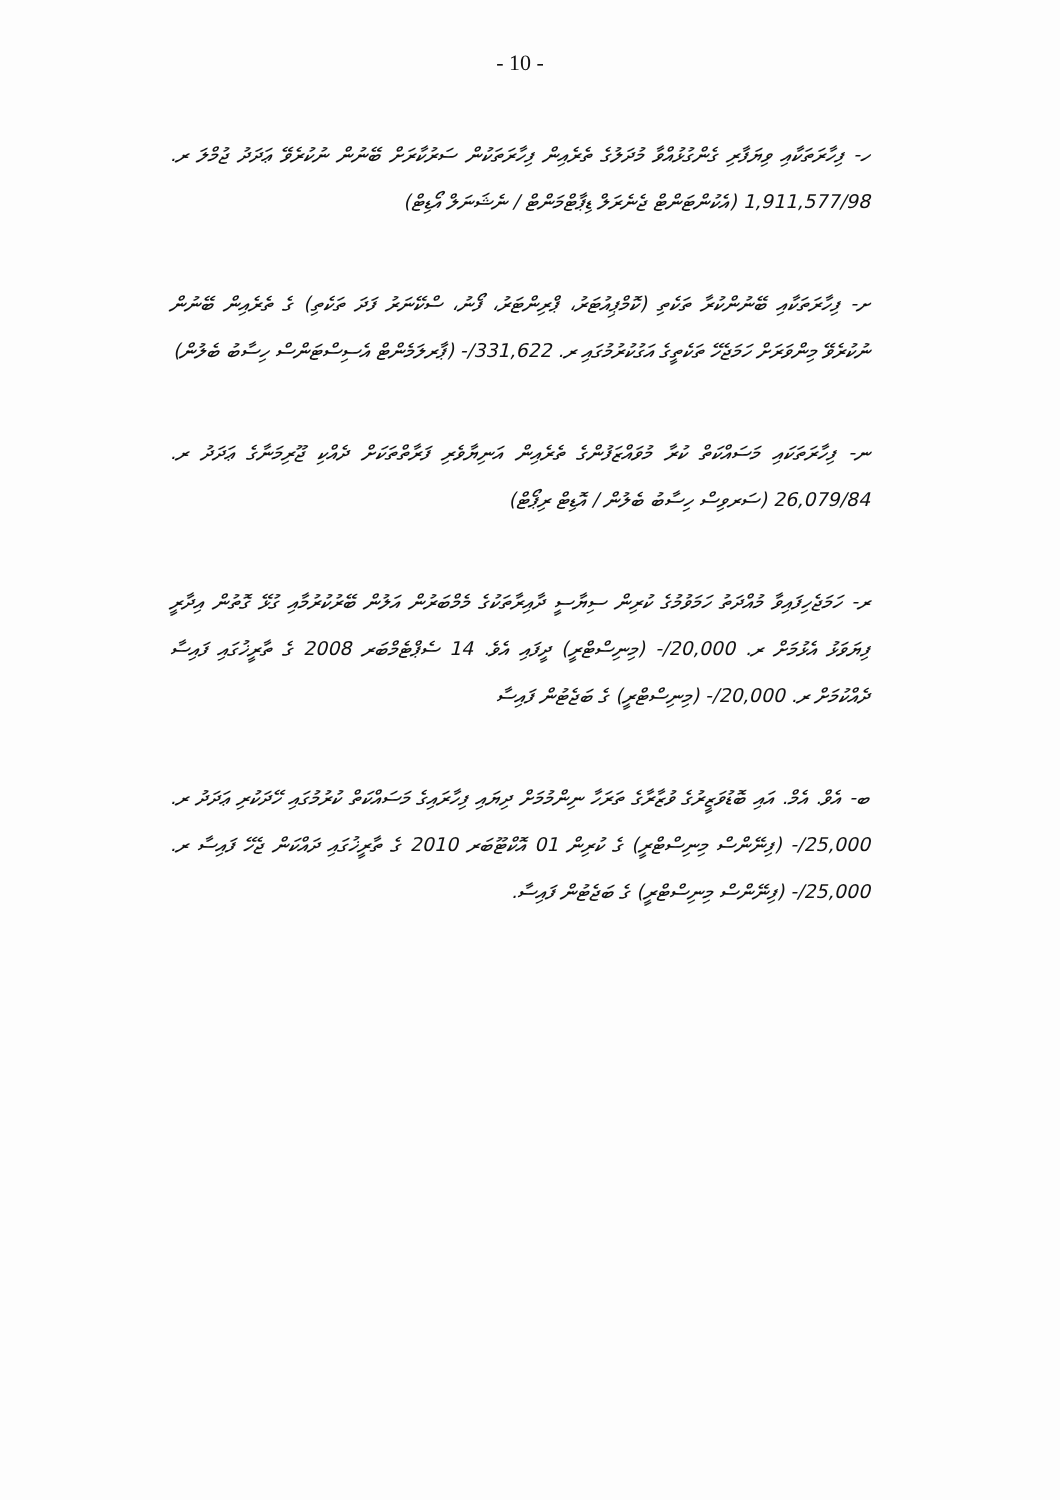- 10 -
ހ- ފިހާރަތަކާއި ވިޔަފާރި ގެންގުޅުއްވާ މުދަލުގެ ތެރެއިން ފިހާރަތަކުން ސަރުކާރަށް ބޭނުން ނުކުރެވޭ ޢަދަދު ޖުމްލަ ރ. 1,911,577/98 (އެކުންޓަންޓް ޖެނެރަލް ޑިޕާޓްމަންޓް / ނެޝަނަލް އޯޑިޓް)
ށ- ފިހާރަތަކާއި ބޭނުންކުރާ ތަކެތި (ކޮމްޕިއުޓަރު، ޕްރިންޓަރު، ފޯނު، ސްކޭނަރު ފަދަ ތަކެތި) ގެ ތެރެއިން ބޭނުން ނުކުރެވޭ މިންވަރަށް ހަމަޖެހޭ ތަކެތީގެ އަގުކުރުމުގައި ރ. 331,622/- (ޕާރލަމެންޓް އެސިސްޓަންސް ހިސާބު ބެލުން)
ނ- ފިހާރަތަކައި މަސައްކަތް ކުރާ މުވައްޒަފުންގެ ތެރެއިން އަނިޔާވެރި ފަރާތްތަކަށް ދެއްކި ޖޫރިމަނާގެ ޢަދަދު ރ. 26,079/84 (ސަރވިސް ހިސާބު ބެލުން / އޮޑިޓް ރިޕޯޓް)
ރ- ހަމަޖެހިފައިވާ މުއްދަތު ހަމަވުމުގެ ކުރިން ސިޔާސީ ދާއިރާތަކުގެ މެމްބަރުން އަލުން ބޭރުކުރުމާއި ގުޅޭ ގޮތުން އިދާރީ ފިޔަވަޅު އެޅުމަށް ރ. 20,000/- (މިނިސްޓްރީ) ދީފައި އެވެ. 14 ސެޕްޓެމްބަރ 2008 ގެ ތާރީޚުގައި ފައިސާ ދެއްކުމަށް ރ. 20,000/- (މިނިސްޓްރީ) ގެ ބަޖެޓުން ފައިސާ
ބ- އެވް. އެމް. އައި ބޮޑުވަޒީރުގެ ވުޒާރާގެ ތަރަހާ ނިންމުމަށް ދިޔައި ފިހާރައިގެ މަސައްކަތް ކުރުމުގައި ހޭދަކުރި ޢަދަދު ރ. 25,000/- (ފިނޭންސް މިނިސްޓްރީ) ގެ ކުރިން 01 އޮކްޓޫބަރ 2010 ގެ ތާރީޚުގައި ދައްކަން ޖެހޭ ފައިސާ ރ. 25,000/- (ފިނޭންސް މިނިސްޓްރީ) ގެ ބަޖެޓުން ފައިސާ.